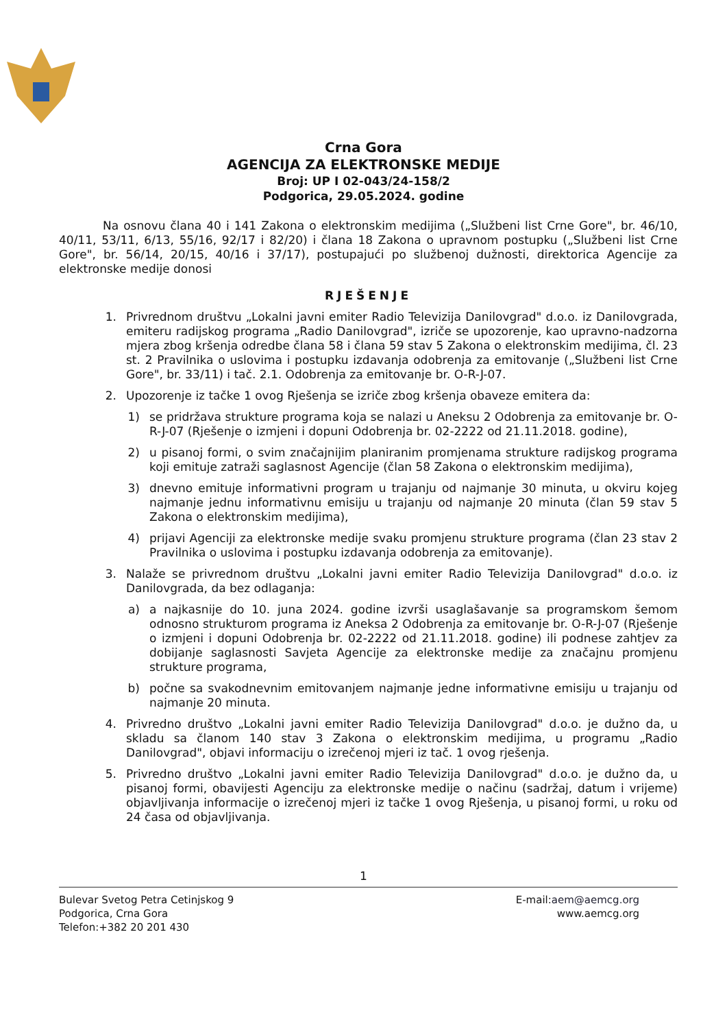Crna Gora
AGENCIJA ZA ELEKTRONSKE MEDIJE
Broj: UP I 02-043/24-158/2
Podgorica, 29.05.2024. godine
Na osnovu člana 40 i 141 Zakona o elektronskim medijima („Službeni list Crne Gore", br. 46/10, 40/11, 53/11, 6/13, 55/16, 92/17 i 82/20) i člana 18 Zakona o upravnom postupku („Službeni list Crne Gore", br. 56/14, 20/15, 40/16 i 37/17), postupajući po službenoj dužnosti, direktorica Agencije za elektronske medije donosi
RJEŠENJE
1. Privrednom društvu „Lokalni javni emiter Radio Televizija Danilovgrad" d.o.o. iz Danilovgrada, emiteru radijskog programa „Radio Danilovgrad", izriče se upozorenje, kao upravno-nadzorna mjera zbog kršenja odredbe člana 58 i člana 59 stav 5 Zakona o elektronskim medijima, čl. 23 st. 2 Pravilnika o uslovima i postupku izdavanja odobrenja za emitovanje („Službeni list Crne Gore", br. 33/11) i tač. 2.1. Odobrenja za emitovanje br. O-R-J-07.
2. Upozorenje iz tačke 1 ovog Rješenja se izriče zbog kršenja obaveze emitera da:
1) se pridržava strukture programa koja se nalazi u Aneksu 2 Odobrenja za emitovanje br. O-R-J-07 (Rješenje o izmjeni i dopuni Odobrenja br. 02-2222 od 21.11.2018. godine),
2) u pisanoj formi, o svim značajnijim planiranim promjenama strukture radijskog programa koji emituje zatraži saglasnost Agencije (član 58 Zakona o elektronskim medijima),
3) dnevno emituje informativni program u trajanju od najmanje 30 minuta, u okviru kojeg najmanje jednu informativnu emisiju u trajanju od najmanje 20 minuta (član 59 stav 5 Zakona o elektronskim medijima),
4) prijavi Agenciji za elektronske medije svaku promjenu strukture programa (član 23 stav 2 Pravilnika o uslovima i postupku izdavanja odobrenja za emitovanje).
3. Nalaže se privrednom društvu „Lokalni javni emiter Radio Televizija Danilovgrad" d.o.o. iz Danilovgrada, da bez odlaganja:
a) a najkasnije do 10. juna 2024. godine izvrši usaglašavanje sa programskom šemom odnosno strukturom programa iz Aneksa 2 Odobrenja za emitovanje br. O-R-J-07 (Rješenje o izmjeni i dopuni Odobrenja br. 02-2222 od 21.11.2018. godine) ili podnese zahtjev za dobijanje saglasnosti Savjeta Agencije za elektronske medije za značajnu promjenu strukture programa,
b) počne sa svakodnevnim emitovanjem najmanje jedne informativne emisiju u trajanju od najmanje 20 minuta.
4. Privredno društvo „Lokalni javni emiter Radio Televizija Danilovgrad" d.o.o. je dužno da, u skladu sa članom 140 stav 3 Zakona o elektronskim medijima, u programu „Radio Danilovgrad", objavi informaciju o izrečenoj mjeri iz tač. 1 ovog rješenja.
5. Privredno društvo „Lokalni javni emiter Radio Televizija Danilovgrad" d.o.o. je dužno da, u pisanoj formi, obavijesti Agenciju za elektronske medije o načinu (sadržaj, datum i vrijeme) objavljivanja informacije o izrečenoj mjeri iz tačke 1 ovog Rješenja, u pisanoj formi, u roku od 24 časa od objavljivanja.
1
Bulevar Svetog Petra Cetinjskog 9
Podgorica, Crna Gora
Telefon:+382 20 201 430
E-mail:aem@aemcg.org
www.aemcg.org